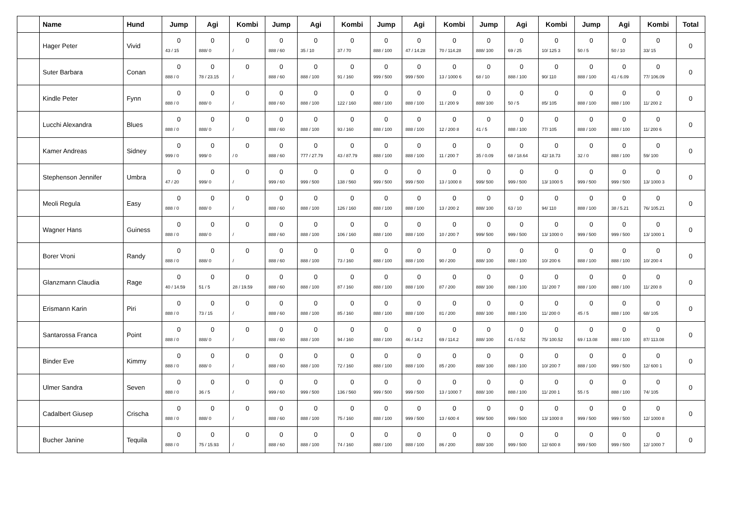| | Name | Hund | Jump | Agi | Kombi | Jump | Agi | Kombi | Jump | Agi | Kombi | Jump | Agi | Kombi | Jump | Agi | Kombi | Total |
| --- | --- | --- | --- | --- | --- | --- | --- | --- | --- | --- | --- | --- | --- | --- | --- | --- | --- | --- |
| | Hager Peter | Vivid | 0 43 / 15 | 0 888/ 0 | 0 / | 0 888 / 60 | 0 35 / 10 | 0 37 / 70 | 0 888 / 100 | 0 47 / 14.28 | 0 70 / 114.28 | 0 888/ 100 | 0 69 / 25 | 0 10/ 125 3 | 0 50 / 5 | 0 50 / 10 | 0 33/ 15 | 0 |
| | Suter Barbara | Conan | 0 888 / 0 | 0 78 / 23.15 | 0 / | 0 888 / 60 | 0 888 / 100 | 0 91 / 160 | 0 999 / 500 | 0 999 / 500 | 0 13 / 1000 6 | 0 68 / 10 | 0 888 / 100 | 0 90/ 110 | 0 888 / 100 | 0 41 / 6.09 | 0 77/ 106.09 | 0 |
| | Kindle Peter | Fynn | 0 888 / 0 | 0 888/ 0 | 0 / | 0 888 / 60 | 0 888 / 100 | 0 122 / 160 | 0 888 / 100 | 0 888 / 100 | 0 11 / 200 9 | 0 888/ 100 | 0 50 / 5 | 0 85/ 105 | 0 888 / 100 | 0 888 / 100 | 0 11/ 200 2 | 0 |
| | Lucchi Alexandra | Blues | 0 888 / 0 | 0 888/ 0 | 0 / | 0 888 / 60 | 0 888 / 100 | 0 93 / 160 | 0 888 / 100 | 0 888 / 100 | 0 12 / 200 8 | 0 41 / 5 | 0 888 / 100 | 0 77/ 105 | 0 888 / 100 | 0 888 / 100 | 0 11/ 200 6 | 0 |
| | Kamer Andreas | Sidney | 0 999 / 0 | 0 999/ 0 | 0 / 0 | 0 888 / 60 | 0 777 / 27.79 | 0 43 / 87.79 | 0 888 / 100 | 0 888 / 100 | 0 11 / 200 7 | 0 35 / 0.09 | 0 68 / 18.64 | 0 42/ 18.73 | 0 32 / 0 | 0 888 / 100 | 0 59/ 100 | 0 |
| | Stephenson Jennifer | Umbra | 0 47 / 20 | 0 999/ 0 | 0 / | 0 999 / 60 | 0 999 / 500 | 0 138 / 560 | 0 999 / 500 | 0 999 / 500 | 0 13 / 1000 8 | 0 999/ 500 | 0 999 / 500 | 0 13/ 1000 5 | 0 999 / 500 | 0 999 / 500 | 0 13/ 1000 3 | 0 |
| | Meoli Regula | Easy | 0 888 / 0 | 0 888/ 0 | 0 / | 0 888 / 60 | 0 888 / 100 | 0 126 / 160 | 0 888 / 100 | 0 888 / 100 | 0 13 / 200 2 | 0 888/ 100 | 0 63 / 10 | 0 94/ 110 | 0 888 / 100 | 0 38 / 5.21 | 0 76/ 105.21 | 0 |
| | Wagner Hans | Guiness | 0 888 / 0 | 0 888/ 0 | 0 / | 0 888 / 60 | 0 888 / 100 | 0 106 / 160 | 0 888 / 100 | 0 888 / 100 | 0 10 / 200 7 | 0 999/ 500 | 0 999 / 500 | 0 13/ 1000 0 | 0 999 / 500 | 0 999 / 500 | 0 13/ 1000 1 | 0 |
| | Borer Vroni | Randy | 0 888 / 0 | 0 888/ 0 | 0 / | 0 888 / 60 | 0 888 / 100 | 0 73 / 160 | 0 888 / 100 | 0 888 / 100 | 0 90 / 200 | 0 888/ 100 | 0 888 / 100 | 0 10/ 200 6 | 0 888 / 100 | 0 888 / 100 | 0 10/ 200 4 | 0 |
| | Glanzmann Claudia | Rage | 0 40 / 14.59 | 0 51 / 5 | 0 28 / 19.59 | 0 888 / 60 | 0 888 / 100 | 0 87 / 160 | 0 888 / 100 | 0 888 / 100 | 0 87 / 200 | 0 888/ 100 | 0 888 / 100 | 0 11/ 200 7 | 0 888 / 100 | 0 888 / 100 | 0 11/ 200 8 | 0 |
| | Erismann Karin | Piri | 0 888 / 0 | 0 73 / 15 | 0 / | 0 888 / 60 | 0 888 / 100 | 0 85 / 160 | 0 888 / 100 | 0 888 / 100 | 0 81 / 200 | 0 888/ 100 | 0 888 / 100 | 0 11/ 200 0 | 0 45 / 5 | 0 888 / 100 | 0 68/ 105 | 0 |
| | Santarossa Franca | Point | 0 888 / 0 | 0 888/ 0 | 0 / | 0 888 / 60 | 0 888 / 100 | 0 94 / 160 | 0 888 / 100 | 0 46 / 14.2 | 0 69 / 114.2 | 0 888/ 100 | 0 41 / 0.52 | 0 75/ 100.52 | 0 69 / 13.08 | 0 888 / 100 | 0 87/ 113.08 | 0 |
| | Binder Eve | Kimmy | 0 888 / 0 | 0 888/ 0 | 0 / | 0 888 / 60 | 0 888 / 100 | 0 72 / 160 | 0 888 / 100 | 0 888 / 100 | 0 85 / 200 | 0 888/ 100 | 0 888 / 100 | 0 10/ 200 7 | 0 888 / 100 | 0 999 / 500 | 0 12/ 600 1 | 0 |
| | Ulmer Sandra | Seven | 0 888 / 0 | 0 36 / 5 | 0 / | 0 999 / 60 | 0 999 / 500 | 0 136 / 560 | 0 999 / 500 | 0 999 / 500 | 0 13 / 1000 7 | 0 888/ 100 | 0 888 / 100 | 0 11/ 200 1 | 0 55 / 5 | 0 888 / 100 | 0 74/ 105 | 0 |
| | Cadalbert Giusep | Crischa | 0 888 / 0 | 0 888/ 0 | 0 / | 0 888 / 60 | 0 888 / 100 | 0 75 / 160 | 0 888 / 100 | 0 999 / 500 | 0 13 / 600 4 | 0 999/ 500 | 0 999 / 500 | 0 13/ 1000 8 | 0 999 / 500 | 0 999 / 500 | 0 12/ 1000 8 | 0 |
| | Bucher Janine | Tequila | 0 888 / 0 | 0 75 / 15.93 | 0 / | 0 888 / 60 | 0 888 / 100 | 0 74 / 160 | 0 888 / 100 | 0 888 / 100 | 0 86 / 200 | 0 888/ 100 | 0 999 / 500 | 0 12/ 600 8 | 0 999 / 500 | 0 999 / 500 | 0 12/ 1000 7 | 0 |